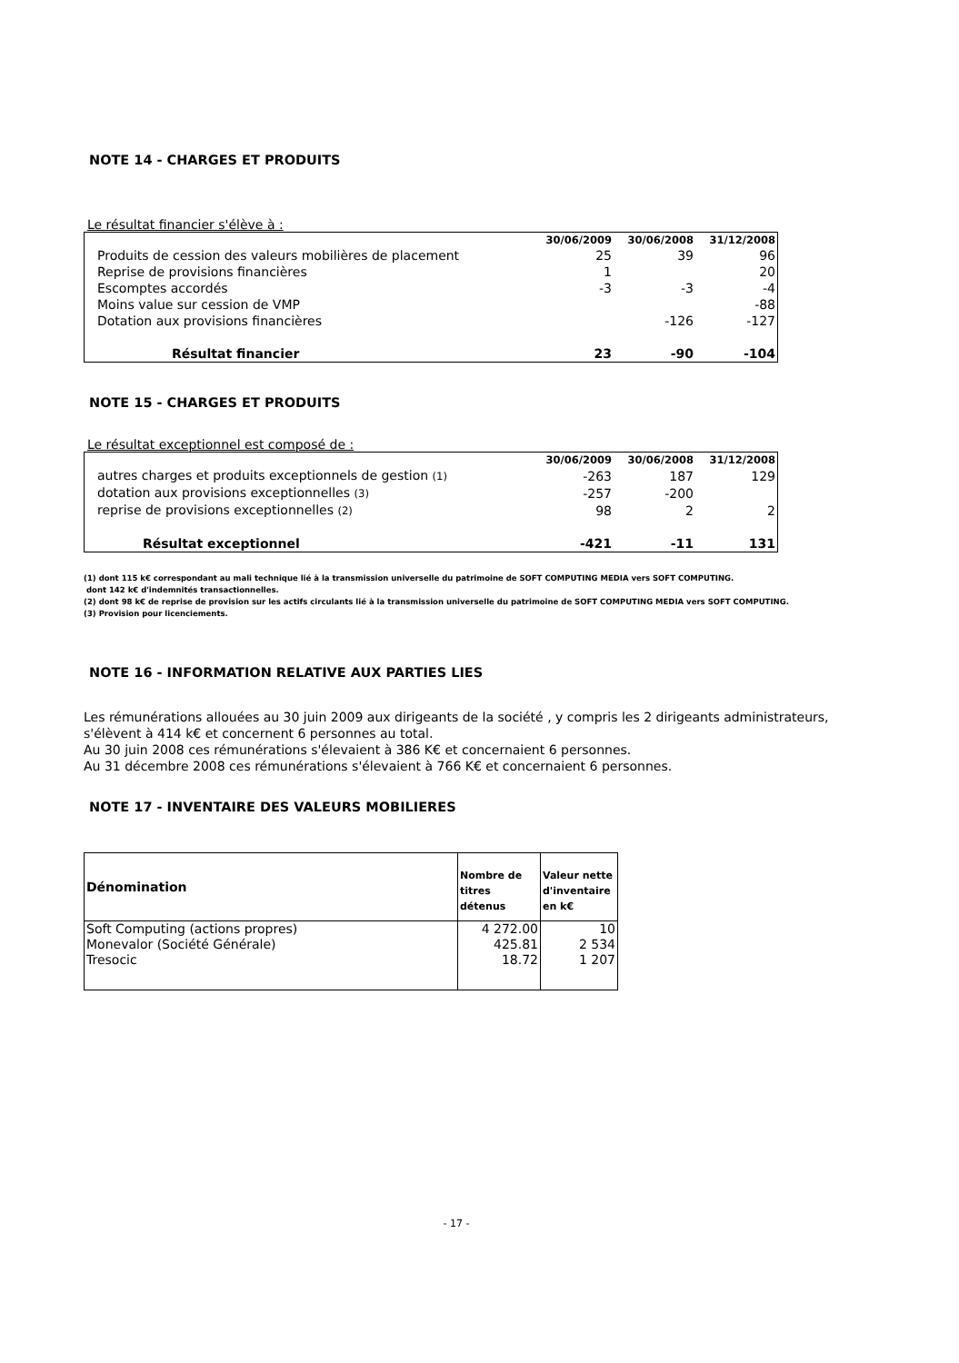NOTE 14 - CHARGES ET PRODUITS
Le résultat financier s'élève à :
| | 30/06/2009 | 30/06/2008 | 31/12/2008 |
| --- | --- | --- | --- |
| Produits de cession des valeurs mobilières de placement | 25 | 39 | 96 |
| Reprise de provisions financières | 1 | | 20 |
| Escomptes accordés | -3 | -3 | -4 |
| Moins value sur cession de VMP | | | -88 |
| Dotation aux provisions financières | | -126 | -127 |
| Résultat financier | 23 | -90 | -104 |
NOTE 15 - CHARGES ET PRODUITS
Le résultat exceptionnel est composé de :
| | 30/06/2009 | 30/06/2008 | 31/12/2008 |
| --- | --- | --- | --- |
| autres charges et produits exceptionnels de gestion (1) | -263 | 187 | 129 |
| dotation aux provisions exceptionnelles (3) | -257 | -200 | |
| reprise de provisions exceptionnelles (2) | 98 | 2 | 2 |
| Résultat exceptionnel | -421 | -11 | 131 |
(1) dont 115 k€ correspondant au mali technique lié à la transmission universelle du patrimoine de SOFT COMPUTING MEDIA vers SOFT COMPUTING.
dont 142 k€ d'indemnités transactionnelles.
(2) dont 98 k€ de reprise de provision sur les actifs circulants lié à la transmission universelle du patrimoine de SOFT COMPUTING MEDIA vers SOFT COMPUTING.
(3) Provision pour licenciements.
NOTE 16 - INFORMATION RELATIVE AUX PARTIES LIES
Les rémunérations allouées au 30 juin 2009 aux dirigeants de la société , y compris les 2 dirigeants administrateurs, s'élèvent à 414 k€ et concernent 6 personnes au total.
Au 30 juin 2008 ces rémunérations s'élevaient à 386 K€ et concernaient 6 personnes.
Au 31 décembre 2008 ces rémunérations s'élevaient à 766 K€ et concernaient 6 personnes.
NOTE 17 - INVENTAIRE DES VALEURS MOBILIERES
| Dénomination | Nombre de titres détenus | Valeur nette d'inventaire en k€ |
| --- | --- | --- |
| Soft Computing (actions propres) | 4 272.00 | 10 |
| Monevalor (Société Générale) | 425.81 | 2 534 |
| Tresocic | 18.72 | 1 207 |
- 17 -